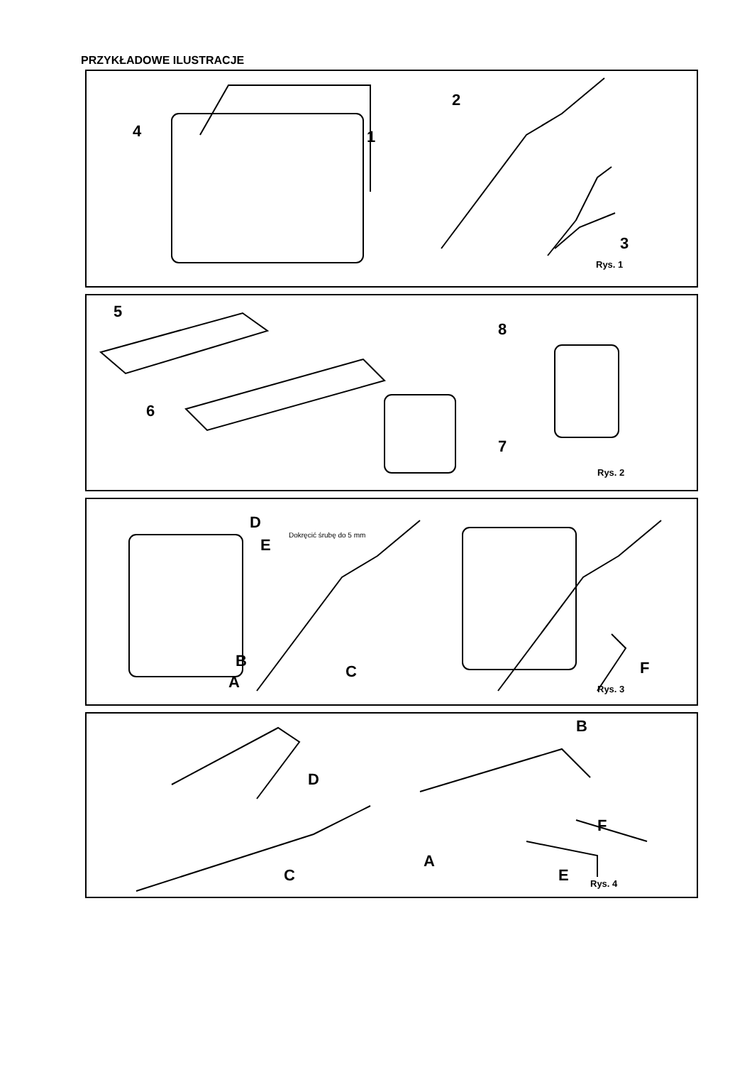PRZYKŁADOWE ILUSTRACJE
4 1
2
3
Rys. 1
5
6
7
8
Rys. 2
D
E
Dokręcić śrubę do 5 mm
B
A
C F
Rys. 3
D
C
B
F
A
E Rys. 4